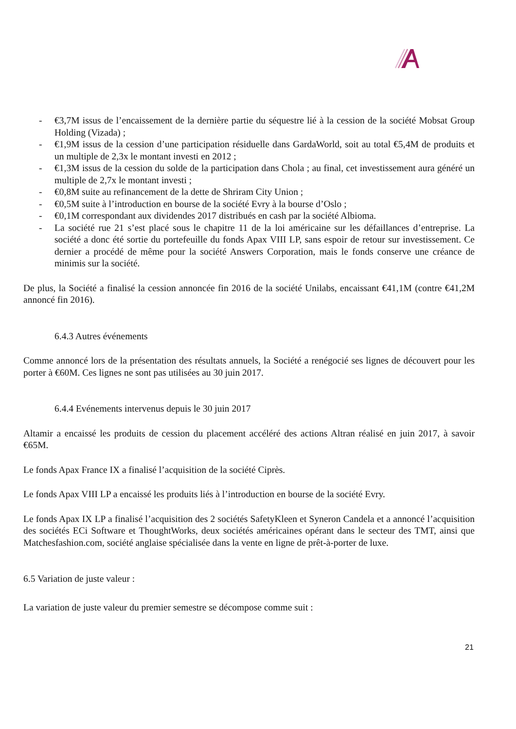- €3,7M issus de l’encaissement de la dernière partie du séquestre lié à la cession de la société Mobsat Group Holding (Vizada) ;
- €1,9M issus de la cession d’une participation résiduelle dans GardaWorld, soit au total €5,4M de produits et un multiple de 2,3x le montant investi en 2012 ;
- €1,3M issus de la cession du solde de la participation dans Chola ; au final, cet investissement aura généré un multiple de 2,7x le montant investi ;
- €0,8M suite au refinancement de la dette de Shriram City Union ;
- €0,5M suite à l’introduction en bourse de la société Evry à la bourse d’Oslo ;
- €0,1M correspondant aux dividendes 2017 distribués en cash par la société Albioma.
- La société rue 21 s’est placé sous le chapitre 11 de la loi américaine sur les défaillances d’entreprise. La société a donc été sortie du portefeuille du fonds Apax VIII LP, sans espoir de retour sur investissement. Ce dernier a procédé de même pour la société Answers Corporation, mais le fonds conserve une créance de minimis sur la société.
De plus, la Société a finalisé la cession annoncée fin 2016 de la société Unilabs, encaissant €41,1M (contre €41,2M annoncé fin 2016).
6.4.3 Autres événements
Comme annoncé lors de la présentation des résultats annuels, la Société a renégocié ses lignes de découvert pour les porter à €60M. Ces lignes ne sont pas utilisées au 30 juin 2017.
6.4.4 Evénements intervenus depuis le 30 juin 2017
Altamir a encaissé les produits de cession du placement accéléré des actions Altran réalisé en juin 2017, à savoir €65M.
Le fonds Apax France IX a finalisé l’acquisition de la société Ciprès.
Le fonds Apax VIII LP a encaissé les produits liés à l’introduction en bourse de la société Evry.
Le fonds Apax IX LP a finalisé l’acquisition des 2 sociétés SafetyKleen et Syneron Candela et a annoncé l’acquisition des sociétés ECi Software et ThoughtWorks, deux sociétés américaines opérant dans le secteur des TMT, ainsi que Matchesfashion.com, société anglaise spécialisée dans la vente en ligne de prêt-à-porter de luxe.
6.5 Variation de juste valeur :
La variation de juste valeur du premier semestre se décompose comme suit :
21